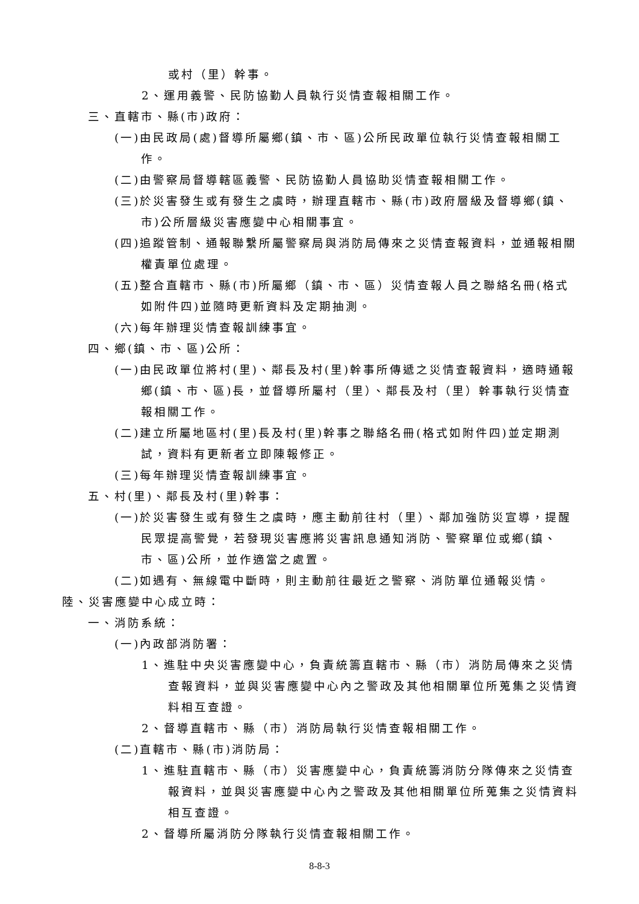或村（里）幹事。
2、運用義警、民防協勤人員執行災情查報相關工作。
三、直轄市、縣(市)政府：
(一)由民政局(處)督導所屬鄉(鎮、市、區)公所民政單位執行災情查報相關工作。
(二)由警察局督導轄區義警、民防協勤人員協助災情查報相關工作。
(三)於災害發生或有發生之虞時，辦理直轄市、縣(市)政府層級及督導鄉(鎮、市)公所層級災害應變中心相關事宜。
(四)追蹤管制、通報聯繫所屬警察局與消防局傳來之災情查報資料，並通報相關權責單位處理。
(五)整合直轄市、縣(市)所屬鄉（鎮、市、區）災情查報人員之聯絡名冊(格式如附件四)並隨時更新資料及定期抽測。
(六)每年辦理災情查報訓練事宜。
四、鄉(鎮、市、區)公所：
(一)由民政單位將村(里)、鄰長及村(里)幹事所傳遞之災情查報資料，適時通報鄉(鎮、市、區)長，並督導所屬村（里）、鄰長及村（里）幹事執行災情查報相關工作。
(二)建立所屬地區村(里)長及村(里)幹事之聯絡名冊(格式如附件四)並定期測試，資料有更新者立即陳報修正。
(三)每年辦理災情查報訓練事宜。
五、村(里)、鄰長及村(里)幹事：
(一)於災害發生或有發生之虞時，應主動前往村（里）、鄰加強防災宣導，提醒民眾提高警覺，若發現災害應將災害訊息通知消防、警察單位或鄉(鎮、市、區)公所，並作適當之處置。
(二)如遇有、無線電中斷時，則主動前往最近之警察、消防單位通報災情。
陸、災害應變中心成立時：
一、消防系統：
(一)內政部消防署：
1、進駐中央災害應變中心，負責統籌直轄市、縣（市）消防局傳來之災情查報資料，並與災害應變中心內之警政及其他相關單位所蒐集之災情資料相互查證。
2、督導直轄市、縣（市）消防局執行災情查報相關工作。
(二)直轄市、縣(市)消防局：
1、進駐直轄市、縣（市）災害應變中心，負責統籌消防分隊傳來之災情查報資料，並與災害應變中心內之警政及其他相關單位所蒐集之災情資料相互查證。
2、督導所屬消防分隊執行災情查報相關工作。
8-8-3